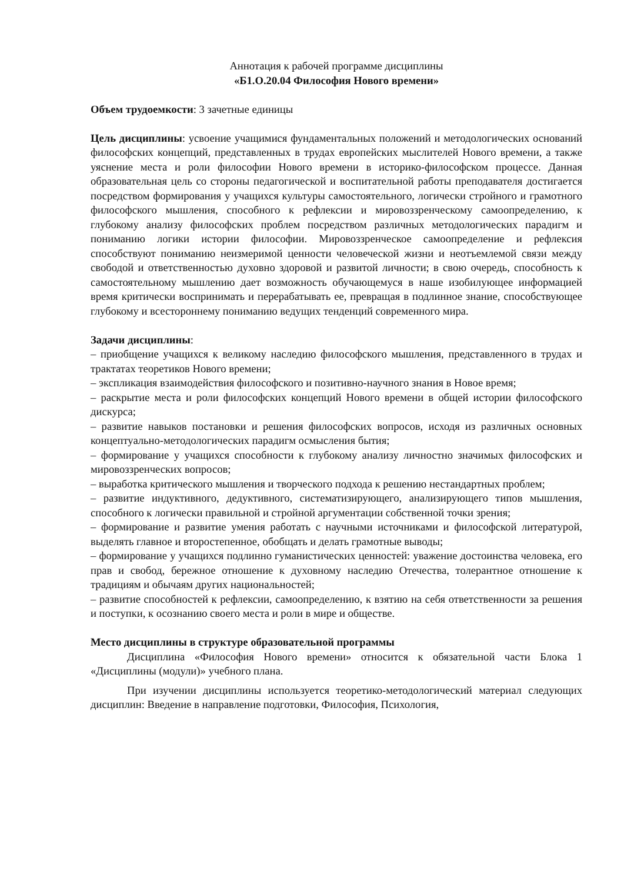Аннотация к рабочей программе дисциплины
«Б1.О.20.04 Философия Нового времени»
Объем трудоемкости: 3 зачетные единицы
Цель дисциплины: усвоение учащимися фундаментальных положений и методологических оснований философских концепций, представленных в трудах европейских мыслителей Нового времени, а также уяснение места и роли философии Нового времени в историко-философском процессе. Данная образовательная цель со стороны педагогической и воспитательной работы преподавателя достигается посредством формирования у учащихся культуры самостоятельного, логически стройного и грамотного философского мышления, способного к рефлексии и мировоззренческому самоопределению, к глубокому анализу философских проблем посредством различных методологических парадигм и пониманию логики истории философии. Мировоззренческое самоопределение и рефлексия способствуют пониманию неизмеримой ценности человеческой жизни и неотъемлемой связи между свободой и ответственностью духовно здоровой и развитой личности; в свою очередь, способность к самостоятельному мышлению дает возможность обучающемуся в наше изобилующее информацией время критически воспринимать и перерабатывать ее, превращая в подлинное знание, способствующее глубокому и всестороннему пониманию ведущих тенденций современного мира.
Задачи дисциплины:
– приобщение учащихся к великому наследию философского мышления, представленного в трудах и трактатах теоретиков Нового времени;
– экспликация взаимодействия философского и позитивно-научного знания в Новое время;
– раскрытие места и роли философских концепций Нового времени в общей истории философского дискурса;
– развитие навыков постановки и решения философских вопросов, исходя из различных основных концептуально-методологических парадигм осмысления бытия;
– формирование у учащихся способности к глубокому анализу личностно значимых философских и мировоззренческих вопросов;
– выработка критического мышления и творческого подхода к решению нестандартных проблем;
– развитие индуктивного, дедуктивного, систематизирующего, анализирующего типов мышления, способного к логически правильной и стройной аргументации собственной точки зрения;
– формирование и развитие умения работать с научными источниками и философской литературой, выделять главное и второстепенное, обобщать и делать грамотные выводы;
– формирование у учащихся подлинно гуманистических ценностей: уважение достоинства человека, его прав и свобод, бережное отношение к духовному наследию Отечества, толерантное отношение к традициям и обычаям других национальностей;
– развитие способностей к рефлексии, самоопределению, к взятию на себя ответственности за решения и поступки, к осознанию своего места и роли в мире и обществе.
Место дисциплины в структуре образовательной программы
Дисциплина «Философия Нового времени» относится к обязательной части Блока 1 «Дисциплины (модули)» учебного плана.
При изучении дисциплины используется теоретико-методологический материал следующих дисциплин: Введение в направление подготовки, Философия, Психология,